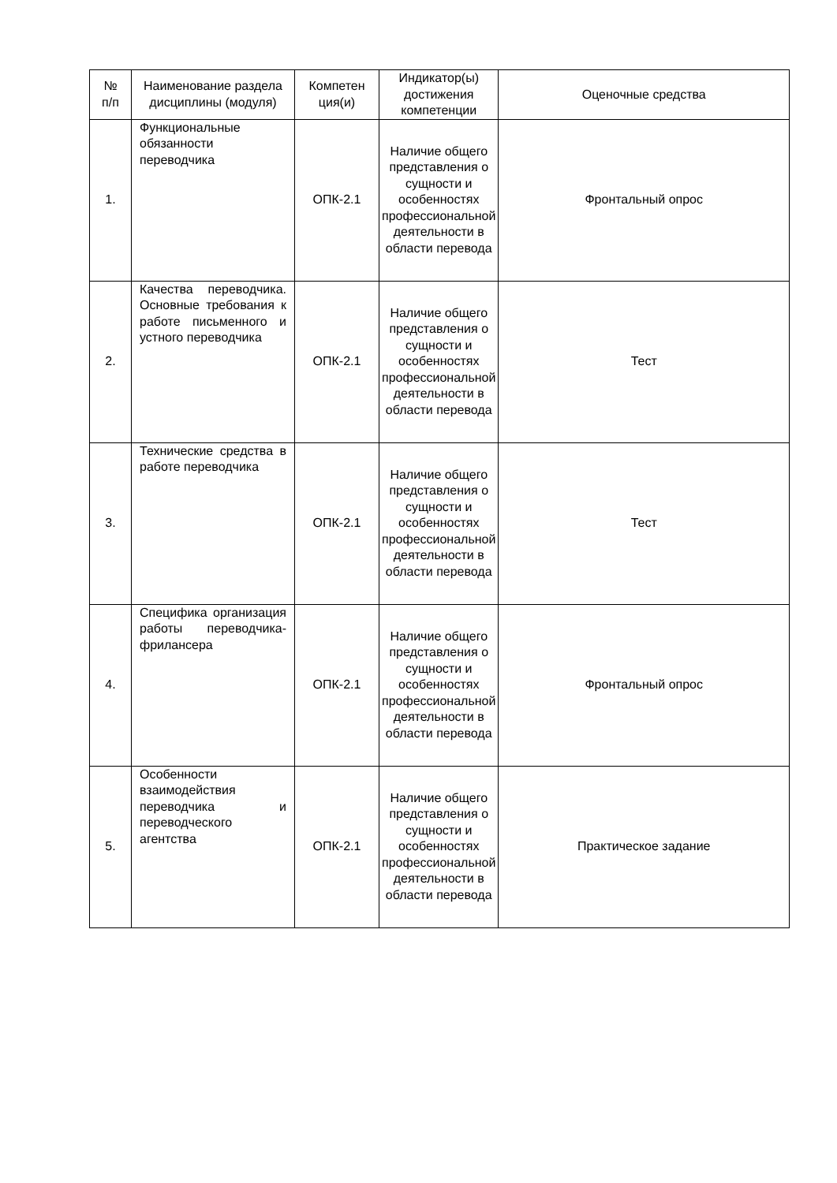| № п/п | Наименование раздела дисциплины (модуля) | Компетен ция(и) | Индикатор(ы) достижения компетенции | Оценочные средства |
| --- | --- | --- | --- | --- |
| 1. | Функциональные обязанности переводчика | ОПК-2.1 | Наличие общего представления о сущности и особенностях профессиональной деятельности в области перевода | Фронтальный опрос |
| 2. | Качества переводчика. Основные требования к работе письменного и устного переводчика | ОПК-2.1 | Наличие общего представления о сущности и особенностях профессиональной деятельности в области перевода | Тест |
| 3. | Технические средства в работе переводчика | ОПК-2.1 | Наличие общего представления о сущности и особенностях профессиональной деятельности в области перевода | Тест |
| 4. | Специфика организация работы переводчика-фрилансера | ОПК-2.1 | Наличие общего представления о сущности и особенностях профессиональной деятельности в области перевода | Фронтальный опрос |
| 5. | Особенности взаимодействия переводчика и переводческого агентства | ОПК-2.1 | Наличие общего представления о сущности и особенностях профессиональной деятельности в области перевода | Практическое задание |